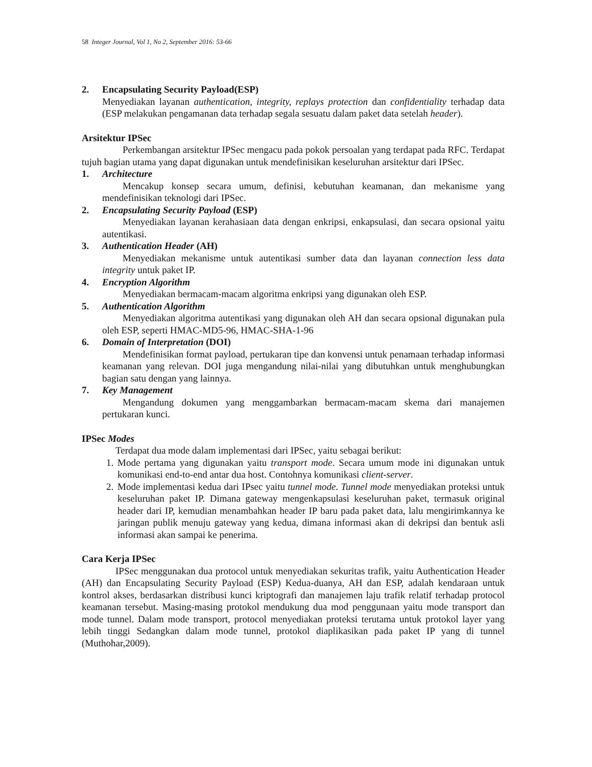58 Integer Journal, Vol 1, No 2, September 2016: 53-66
2. Encapsulating Security Payload(ESP)
Menyediakan layanan authentication, integrity, replays protection dan confidentiality terhadap data (ESP melakukan pengamanan data terhadap segala sesuatu dalam paket data setelah header).
Arsitektur IPSec
Perkembangan arsitektur IPSec mengacu pada pokok persoalan yang terdapat pada RFC. Terdapat tujuh bagian utama yang dapat digunakan untuk mendefinisikan keseluruhan arsitektur dari IPSec.
1. Architecture
Mencakup konsep secara umum, definisi, kebutuhan keamanan, dan mekanisme yang mendefinisikan teknologi dari IPSec.
2. Encapsulating Security Payload (ESP)
Menyediakan layanan kerahasiaan data dengan enkripsi, enkapsulasi, dan secara opsional yaitu autentikasi.
3. Authentication Header (AH)
Menyediakan mekanisme untuk autentikasi sumber data dan layanan connection less data integrity untuk paket IP.
4. Encryption Algorithm
Menyediakan bermacam-macam algoritma enkripsi yang digunakan oleh ESP.
5. Authentication Algorithm
Menyediakan algoritma autentikasi yang digunakan oleh AH dan secara opsional digunakan pula oleh ESP, seperti HMAC-MD5-96, HMAC-SHA-1-96
6. Domain of Interpretation (DOI)
Mendefinisikan format payload, pertukaran tipe dan konvensi untuk penamaan terhadap informasi keamanan yang relevan. DOI juga mengandung nilai-nilai yang dibutuhkan untuk menghubungkan bagian satu dengan yang lainnya.
7. Key Management
Mengandung dokumen yang menggambarkan bermacam-macam skema dari manajemen pertukaran kunci.
IPSec Modes
Terdapat dua mode dalam implementasi dari IPSec, yaitu sebagai berikut:
1.
Mode pertama yang digunakan yaitu transport mode. Secara umum mode ini digunakan untuk komunikasi end-to-end antar dua host. Contohnya komunikasi client-server.
2.
Mode implementasi kedua dari IPsec yaitu tunnel mode. Tunnel mode menyediakan proteksi untuk keseluruhan paket IP. Dimana gateway mengenkapsulasi keseluruhan paket, termasuk original header dari IP, kemudian menambahkan header IP baru pada paket data, lalu mengirimkannya ke jaringan publik menuju gateway yang kedua, dimana informasi akan di dekripsi dan bentuk asli informasi akan sampai ke penerima.
Cara Kerja IPSec
IPSec menggunakan dua protocol untuk menyediakan sekuritas trafik, yaitu Authentication Header (AH) dan Encapsulating Security Payload (ESP) Kedua-duanya, AH dan ESP, adalah kendaraan untuk kontrol akses, berdasarkan distribusi kunci kriptografi dan manajemen laju trafik relatif terhadap protocol keamanan tersebut. Masing-masing protokol mendukung dua mod penggunaan yaitu mode transport dan mode tunnel. Dalam mode transport, protocol menyediakan proteksi terutama untuk protokol layer yang lebih tinggi Sedangkan dalam mode tunnel, protokol diaplikasikan pada paket IP yang di tunnel (Muthohar,2009).